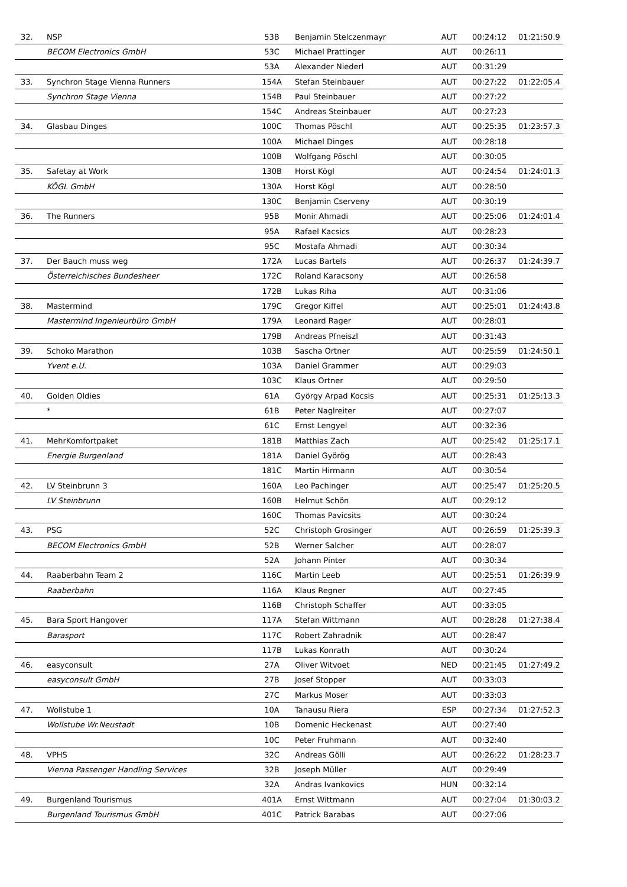| 32. | NSP | 53B | Benjamin Stelczenmayr | AUT | 00:24:12 | 01:21:50.9 |
| | BECOM Electronics GmbH | 53C | Michael Prattinger | AUT | 00:26:11 | |
| | | 53A | Alexander Niederl | AUT | 00:31:29 | |
| 33. | Synchron Stage Vienna Runners | 154A | Stefan Steinbauer | AUT | 00:27:22 | 01:22:05.4 |
| | Synchron Stage Vienna | 154B | Paul Steinbauer | AUT | 00:27:22 | |
| | | 154C | Andreas Steinbauer | AUT | 00:27:23 | |
| 34. | Glasbau Dinges | 100C | Thomas Pöschl | AUT | 00:25:35 | 01:23:57.3 |
| | | 100A | Michael Dinges | AUT | 00:28:18 | |
| | | 100B | Wolfgang Pöschl | AUT | 00:30:05 | |
| 35. | Safetay at Work | 130B | Horst Kögl | AUT | 00:24:54 | 01:24:01.3 |
| | KÖGL GmbH | 130A | Horst Kögl | AUT | 00:28:50 | |
| | | 130C | Benjamin Cserveny | AUT | 00:30:19 | |
| 36. | The Runners | 95B | Monir Ahmadi | AUT | 00:25:06 | 01:24:01.4 |
| | | 95A | Rafael Kacsics | AUT | 00:28:23 | |
| | | 95C | Mostafa Ahmadi | AUT | 00:30:34 | |
| 37. | Der Bauch muss weg | 172A | Lucas Bartels | AUT | 00:26:37 | 01:24:39.7 |
| | Österreichisches Bundesheer | 172C | Roland Karacsony | AUT | 00:26:58 | |
| | | 172B | Lukas Riha | AUT | 00:31:06 | |
| 38. | Mastermind | 179C | Gregor Kiffel | AUT | 00:25:01 | 01:24:43.8 |
| | Mastermind Ingenieurbüro GmbH | 179A | Leonard Rager | AUT | 00:28:01 | |
| | | 179B | Andreas Pfneiszl | AUT | 00:31:43 | |
| 39. | Schoko Marathon | 103B | Sascha Ortner | AUT | 00:25:59 | 01:24:50.1 |
| | Yvent e.U. | 103A | Daniel Grammer | AUT | 00:29:03 | |
| | | 103C | Klaus Ortner | AUT | 00:29:50 | |
| 40. | Golden Oldies | 61A | György Arpad Kocsis | AUT | 00:25:31 | 01:25:13.3 |
| | * | 61B | Peter Naglreiter | AUT | 00:27:07 | |
| | | 61C | Ernst Lengyel | AUT | 00:32:36 | |
| 41. | MehrKomfortpaket | 181B | Matthias Zach | AUT | 00:25:42 | 01:25:17.1 |
| | Energie Burgenland | 181A | Daniel Györög | AUT | 00:28:43 | |
| | | 181C | Martin Hirmann | AUT | 00:30:54 | |
| 42. | LV Steinbrunn 3 | 160A | Leo Pachinger | AUT | 00:25:47 | 01:25:20.5 |
| | LV Steinbrunn | 160B | Helmut Schön | AUT | 00:29:12 | |
| | | 160C | Thomas Pavicsits | AUT | 00:30:24 | |
| 43. | PSG | 52C | Christoph Grosinger | AUT | 00:26:59 | 01:25:39.3 |
| | BECOM Electronics GmbH | 52B | Werner Salcher | AUT | 00:28:07 | |
| | | 52A | Johann Pinter | AUT | 00:30:34 | |
| 44. | Raaberbahn Team 2 | 116C | Martin Leeb | AUT | 00:25:51 | 01:26:39.9 |
| | Raaberbahn | 116A | Klaus Regner | AUT | 00:27:45 | |
| | | 116B | Christoph Schaffer | AUT | 00:33:05 | |
| 45. | Bara Sport Hangover | 117A | Stefan Wittmann | AUT | 00:28:28 | 01:27:38.4 |
| | Barasport | 117C | Robert Zahradnik | AUT | 00:28:47 | |
| | | 117B | Lukas Konrath | AUT | 00:30:24 | |
| 46. | easyconsult | 27A | Oliver Witvoet | NED | 00:21:45 | 01:27:49.2 |
| | easyconsult GmbH | 27B | Josef Stopper | AUT | 00:33:03 | |
| | | 27C | Markus Moser | AUT | 00:33:03 | |
| 47. | Wollstube 1 | 10A | Tanausu Riera | ESP | 00:27:34 | 01:27:52.3 |
| | Wollstube Wr.Neustadt | 10B | Domenic Heckenast | AUT | 00:27:40 | |
| | | 10C | Peter Fruhmann | AUT | 00:32:40 | |
| 48. | VPHS | 32C | Andreas Gölli | AUT | 00:26:22 | 01:28:23.7 |
| | Vienna Passenger Handling Services | 32B | Joseph Müller | AUT | 00:29:49 | |
| | | 32A | Andras Ivankovics | HUN | 00:32:14 | |
| 49. | Burgenland Tourismus | 401A | Ernst Wittmann | AUT | 00:27:04 | 01:30:03.2 |
| | Burgenland Tourismus GmbH | 401C | Patrick Barabas | AUT | 00:27:06 | |